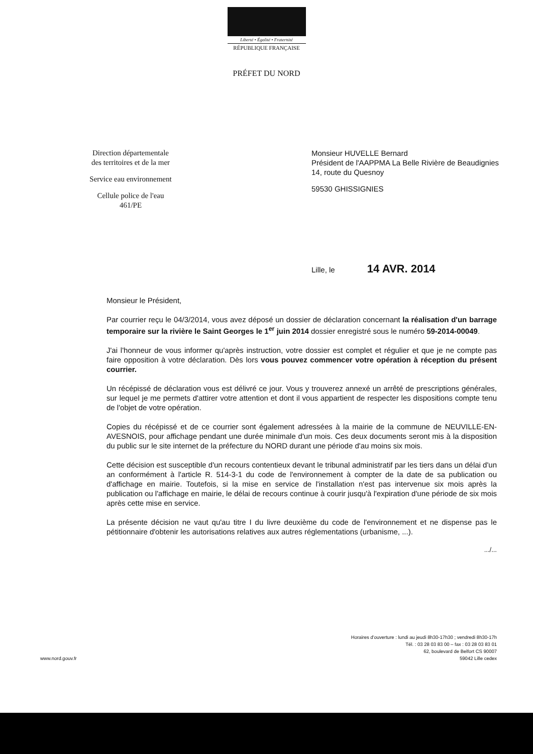Liberté • Égalité • Fraternité
RÉPUBLIQUE FRANÇAISE
PRÉFET DU NORD
Direction départementale
des territoires et de la mer
Service eau environnement
Cellule police de l'eau
461/PE
Monsieur HUVELLE Bernard
Président de l'AAPPMA La Belle Rivière de Beaudignies
14, route du Quesnoy
59530 GHISSIGNIES
Lille, le 14 AVR. 2014
Monsieur le Président,
Par courrier reçu le 04/3/2014, vous avez déposé un dossier de déclaration concernant la réalisation d'un barrage temporaire sur la rivière le Saint Georges le 1<sup>er</sup> juin 2014 dossier enregistré sous le numéro 59-2014-00049.
J'ai l'honneur de vous informer qu'après instruction, votre dossier est complet et régulier et que je ne compte pas faire opposition à votre déclaration. Dès lors vous pouvez commencer votre opération à réception du présent courrier.
Un récépissé de déclaration vous est délivré ce jour. Vous y trouverez annexé un arrêté de prescriptions générales, sur lequel je me permets d'attirer votre attention et dont il vous appartient de respecter les dispositions compte tenu de l'objet de votre opération.
Copies du récépissé et de ce courrier sont également adressées à la mairie de la commune de NEUVILLE-EN-AVESNOIS, pour affichage pendant une durée minimale d'un mois. Ces deux documents seront mis à la disposition du public sur le site internet de la préfecture du NORD durant une période d'au moins six mois.
Cette décision est susceptible d'un recours contentieux devant le tribunal administratif par les tiers dans un délai d'un an conformément à l'article R. 514-3-1 du code de l'environnement à compter de la date de sa publication ou d'affichage en mairie. Toutefois, si la mise en service de l'installation n'est pas intervenue six mois après la publication ou l'affichage en mairie, le délai de recours continue à courir jusqu'à l'expiration d'une période de six mois après cette mise en service.
La présente décision ne vaut qu'au titre I du livre deuxième du code de l'environnement et ne dispense pas le pétitionnaire d'obtenir les autorisations relatives aux autres réglementations (urbanisme, ...).
.../...
www.nord.gouv.fr Horaires d'ouverture : lundi au jeudi 8h30-17h30 ; vendredi 8h30-17h
Tél. : 03 28 03 83 00 – fax : 03 28 03 83 01
62, boulevard de Belfort CS 90007
59042 Lille cedex